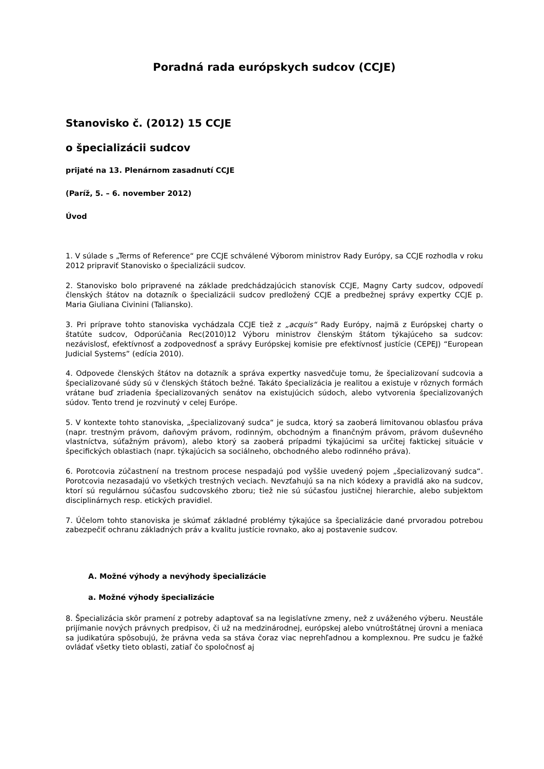Poradná rada európskych sudcov (CCJE)
Stanovisko č. (2012) 15 CCJE
o špecializácii sudcov
prijaté na 13. Plenárnom zasadnutí CCJE
(Paríž, 5. – 6. november 2012)
Úvod
1. V súlade s „Terms of Reference“ pre CCJE schválené Výborom ministrov Rady Európy, sa CCJE rozhodla v roku 2012 pripraviť Stanovisko o špecializácii sudcov.
2. Stanovisko bolo pripravené na základe predchádzajúcich stanovísk CCJE, Magny Carty sudcov, odpovedí členských štátov na dotazník o špecializácii sudcov predložený CCJE a predbežnej správy expertky CCJE p. Maria Giuliana Civinini (Taliansko).
3. Pri príprave tohto stanoviska vychádzala CCJE tiež z „acquis“ Rady Európy, najmä z Európskej charty o štatúte sudcov, Odporúčania Rec(2010)12 Výboru ministrov členským štátom týkajúceho sa sudcov: nezávislosť, efektívnosť a zodpovednosť a správy Európskej komisie pre efektívnosť justície (CEPEJ) “European Judicial Systems” (edícia 2010).
4. Odpovede členských štátov na dotazník a správa expertky nasvedčuje tomu, že špecializovaní sudcovia a špecializované súdy sú v členských štátoch bežné. Takáto špecializácia je realitou a existuje v rôznych formách vrátane buď zriadenia špecializovaných senátov na existujúcich súdoch, alebo vytvorenia špecializovaných súdov. Tento trend je rozvinutý v celej Európe.
5. V kontexte tohto stanoviska, „špecializovaný sudca“ je sudca, ktorý sa zaoberá limitovanou oblasťou práva (napr. trestným právom, daňovým právom, rodinným, obchodným a finančným právom, právom duševného vlastníctva, súťažným právom), alebo ktorý sa zaoberá prípadmi týkajúcimi sa určitej faktickej situácie v špecifických oblastiach (napr. týkajúcich sa sociálneho, obchodného alebo rodinného práva).
6. Porotcovia zúčastnení na trestnom procese nespadajú pod vyššie uvedený pojem „špecializovaný sudca“. Porotcovia nezasadajú vo všetkých trestných veciach. Nevzťahujú sa na nich kódexy a pravidlá ako na sudcov, ktorí sú regulárnou súčasťou sudcovského zboru; tiež nie sú súčasťou justičnej hierarchie, alebo subjektom disciplinárnych resp. etických pravidiel.
7. Účelom tohto stanoviska je skúmať základné problémy týkajúce sa špecializácie dané prvoradou potrebou zabezpečiť ochranu základných práv a kvalitu justície rovnako, ako aj postavenie sudcov.
A. Možné výhody a nevýhody špecializácie
a. Možné výhody špecializácie
8. Špecializácia skôr pramení z potreby adaptovať sa na legislatívne zmeny, než z uváženého výberu. Neustále prijímanie nových právnych predpisov, či už na medzinárodnej, európskej alebo vnútroštátnej úrovni a meniaca sa judikatúra spôsobujú, že právna veda sa stáva čoraz viac neprehľadnou a komplexnou. Pre sudcu je ťažké ovládať všetky tieto oblasti, zatiaľ čo spoločnosť aj